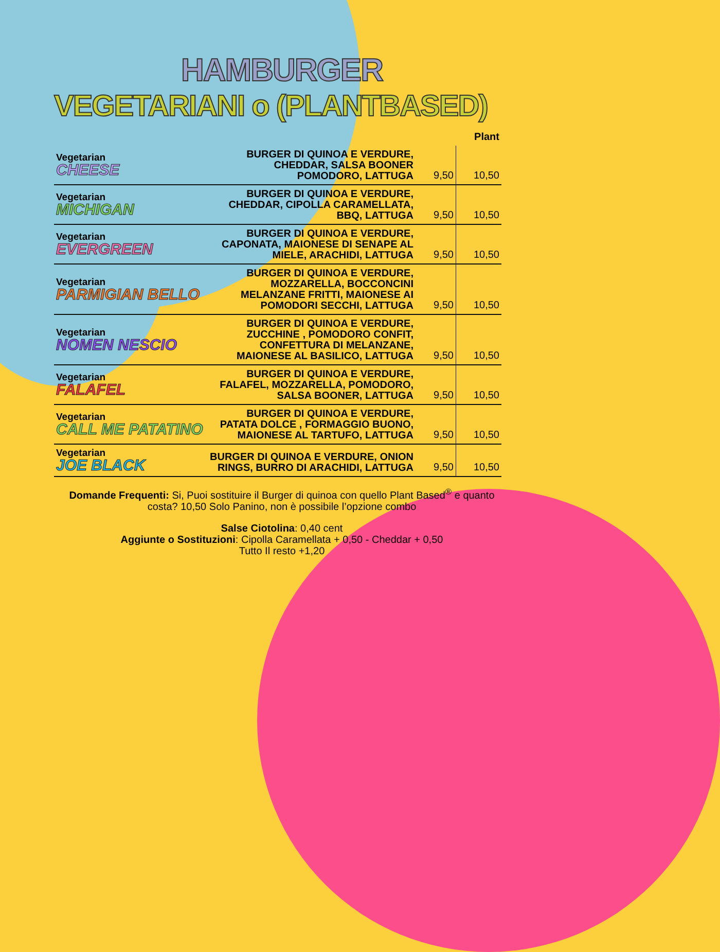HAMBURGER
VEGETARIANI o (PLANTBASED)
| | | | Plant |
| --- | --- | --- | --- |
| Vegetarian CHEESE | BURGER DI QUINOA E VERDURE, CHEDDAR, SALSA BOONER POMODORO, LATTUGA | 9,50 | 10,50 |
| Vegetarian MICHIGAN | BURGER DI QUINOA E VERDURE, CHEDDAR, CIPOLLA CARAMELLATA, BBQ, LATTUGA | 9,50 | 10,50 |
| Vegetarian EVERGREEN | BURGER DI QUINOA E VERDURE, CAPONATA, MAIONESE DI SENAPE AL MIELE, ARACHIDI, LATTUGA | 9,50 | 10,50 |
| Vegetarian PARMIGIAN BELLO | BURGER DI QUINOA E VERDURE, MOZZARELLA, BOCCONCINI MELANZANE FRITTI, MAIONESE AI POMODORI SECCHI, LATTUGA | 9,50 | 10,50 |
| Vegetarian NOMEN NESCIO | BURGER DI QUINOA E VERDURE, ZUCCHINE , POMODORO CONFIT, CONFETTURA DI MELANZANE, MAIONESE AL BASILICO, LATTUGA | 9,50 | 10,50 |
| Vegetarian FALAFEL | BURGER DI QUINOA E VERDURE, FALAFEL, MOZZARELLA, POMODORO, SALSA BOONER, LATTUGA | 9,50 | 10,50 |
| Vegetarian CALL ME PATATINO | BURGER DI QUINOA E VERDURE, PATATA DOLCE , FORMAGGIO BUONO, MAIONESE AL TARTUFO, LATTUGA | 9,50 | 10,50 |
| Vegetarian JOE BLACK | BURGER DI QUINOA E VERDURE, ONION RINGS, BURRO DI ARACHIDI, LATTUGA | 9,50 | 10,50 |
Domande Frequenti: Si, Puoi sostituire il Burger di quinoa con quello Plant Based<sup>®</sup> e quanto costa? 10,50 Solo Panino, non è possibile l’opzione combo
Salse Ciotolina: 0,40 cent
Aggiunte o Sostituzioni: Cipolla Caramellata + 0,50 - Cheddar + 0,50
Tutto Il resto +1,20